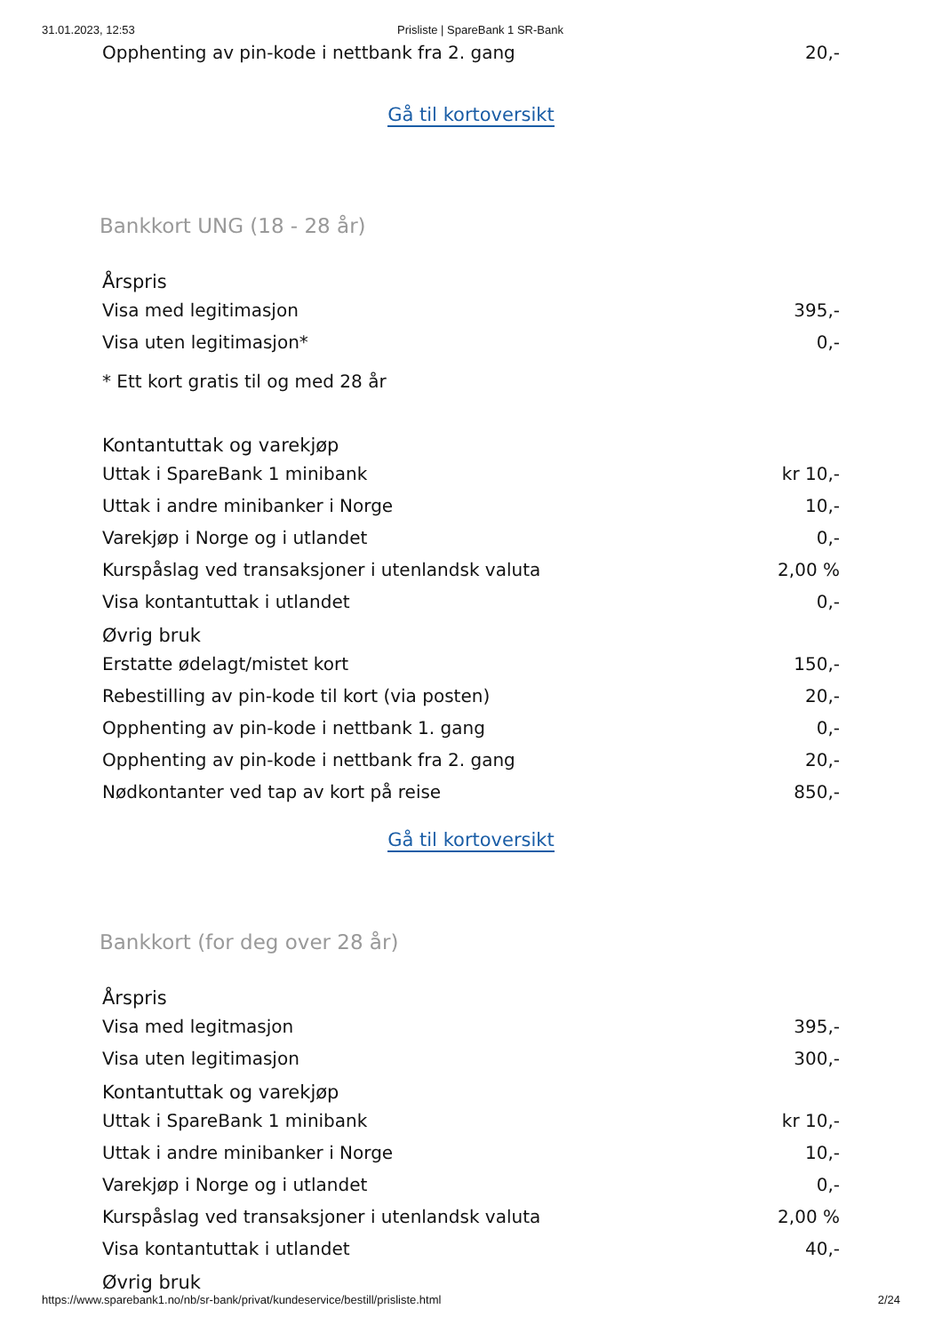31.01.2023, 12:53 Prisliste | SpareBank 1 SR-Bank
| Opphenting av pin-kode i nettbank fra 2. gang | 20,- |
Gå til kortoversikt
Bankkort UNG (18 - 28 år)
| Årspris | |
| --- | --- |
| Visa med legitimasjon | 395,- |
| Visa uten legitimasjon* | 0,- |
* Ett kort gratis til og med 28 år
| Kontantuttak og varekjøp | |
| --- | --- |
| Uttak i SpareBank 1 minibank | kr 10,- |
| Uttak i andre minibanker i Norge | 10,- |
| Varekjøp i Norge og i utlandet | 0,- |
| Kurspåslag ved transaksjoner i utenlandsk valuta | 2,00 % |
| Visa kontantuttak i utlandet | 0,- |
| Øvrig bruk | |
| Erstatte ødelagt/mistet kort | 150,- |
| Rebestilling av pin-kode til kort (via posten) | 20,- |
| Opphenting av pin-kode i nettbank 1. gang | 0,- |
| Opphenting av pin-kode i nettbank fra 2. gang | 20,- |
| Nødkontanter ved tap av kort på reise | 850,- |
Gå til kortoversikt
Bankkort (for deg over 28 år)
| Årspris | |
| --- | --- |
| Visa med legitmasjon | 395,- |
| Visa uten legitimasjon | 300,- |
| Kontantuttak og varekjøp | |
| Uttak i SpareBank 1 minibank | kr 10,- |
| Uttak i andre minibanker i Norge | 10,- |
| Varekjøp i Norge og i utlandet | 0,- |
| Kurspåslag ved transaksjoner i utenlandsk valuta | 2,00 % |
| Visa kontantuttak i utlandet | 40,- |
| Øvrig bruk | |
https://www.sparebank1.no/nb/sr-bank/privat/kundeservice/bestill/prisliste.html 2/24